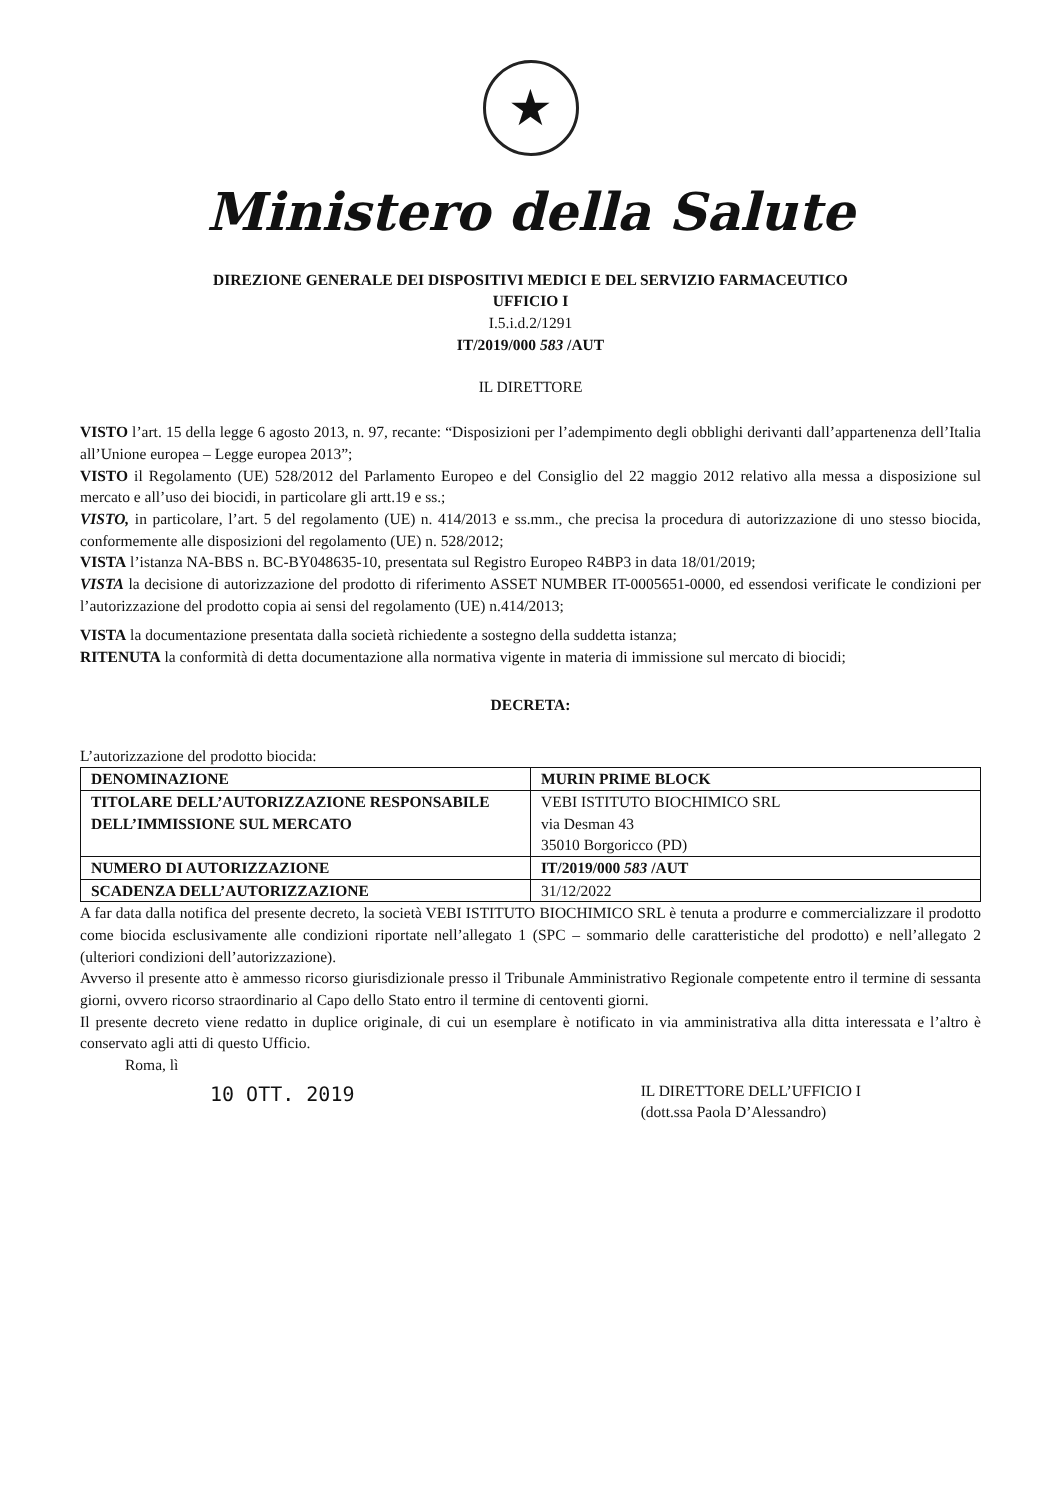★
Ministero della Salute
DIREZIONE GENERALE DEI DISPOSITIVI MEDICI E DEL SERVIZIO FARMACEUTICO
UFFICIO I
I.5.i.d.2/1291
IT/2019/000 583 /AUT
IL DIRETTORE
VISTO l’art. 15 della legge 6 agosto 2013, n. 97, recante: “Disposizioni per l’adempimento degli obblighi derivanti dall’appartenenza dell’Italia all’Unione europea – Legge europea 2013”;
VISTO il Regolamento (UE) 528/2012 del Parlamento Europeo e del Consiglio del 22 maggio 2012 relativo alla messa a disposizione sul mercato e all’uso dei biocidi, in particolare gli artt.19 e ss.;
VISTO, in particolare, l’art. 5 del regolamento (UE) n. 414/2013 e ss.mm., che precisa la procedura di autorizzazione di uno stesso biocida, conformemente alle disposizioni del regolamento (UE) n. 528/2012;
VISTA l’istanza NA-BBS n. BC-BY048635-10, presentata sul Registro Europeo R4BP3 in data 18/01/2019;
VISTA la decisione di autorizzazione del prodotto di riferimento ASSET NUMBER IT-0005651-0000, ed essendosi verificate le condizioni per l’autorizzazione del prodotto copia ai sensi del regolamento (UE) n.414/2013;
VISTA la documentazione presentata dalla società richiedente a sostegno della suddetta istanza;
RITENUTA la conformità di detta documentazione alla normativa vigente in materia di immissione sul mercato di biocidi;
DECRETA:
L’autorizzazione del prodotto biocida:
| DENOMINAZIONE | MURIN PRIME BLOCK |
| TITOLARE DELL’AUTORIZZAZIONE RESPONSABILE DELL’IMMISSIONE SUL MERCATO | VEBI ISTITUTO BIOCHIMICO SRL via Desman 43 35010 Borgoricco (PD) |
| NUMERO DI AUTORIZZAZIONE | IT/2019/000 583 /AUT |
| SCADENZA DELL’AUTORIZZAZIONE | 31/12/2022 |
A far data dalla notifica del presente decreto, la società VEBI ISTITUTO BIOCHIMICO SRL è tenuta a produrre e commercializzare il prodotto come biocida esclusivamente alle condizioni riportate nell’allegato 1 (SPC – sommario delle caratteristiche del prodotto) e nell’allegato 2 (ulteriori condizioni dell’autorizzazione).
Avverso il presente atto è ammesso ricorso giurisdizionale presso il Tribunale Amministrativo Regionale competente entro il termine di sessanta giorni, ovvero ricorso straordinario al Capo dello Stato entro il termine di centoventi giorni.
Il presente decreto viene redatto in duplice originale, di cui un esemplare è notificato in via amministrativa alla ditta interessata e l’altro è conservato agli atti di questo Ufficio.
Roma, lì
10 OTT. 2019
IL DIRETTORE DELL’UFFICIO I
(dott.ssa Paola D’Alessandro)